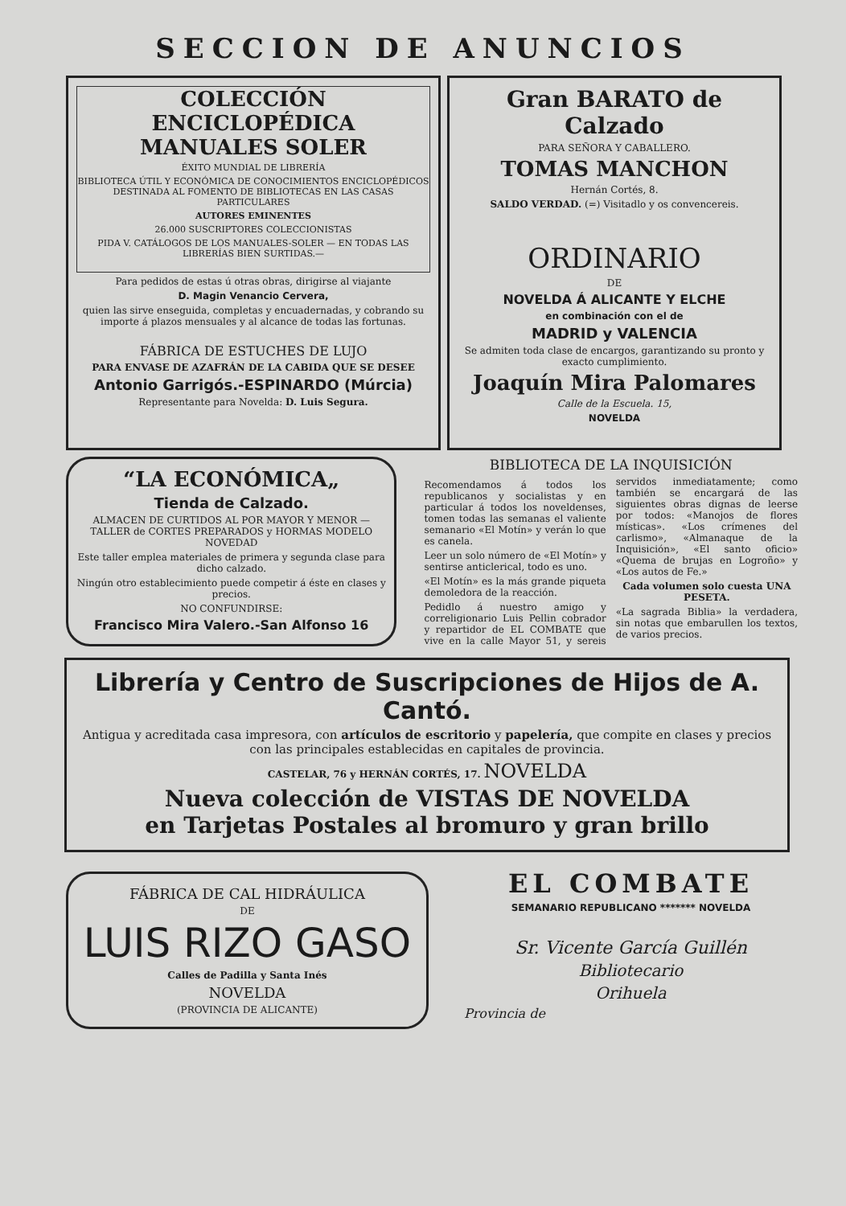SECCION DE ANUNCIOS
COLECCIÓN ENCICLOPÉDICA
MANUALES SOLER
ÉXITO MUNDIAL DE LIBRERÍA
BIBLIOTECA ÚTIL Y ECONÓMICA DE CONOCIMIENTOS ENCICLOPÉDICOS DESTINADA AL FOMENTO DE BIBLIOTECAS EN LAS CASAS PARTICULARES
AUTORES EMINENTES
26.000 SUSCRIPTORES COLECCIONISTAS
PIDA V. CATÁLOGOS DE LOS MANUALES-SOLER — EN TODAS LAS LIBRERÍAS BIEN SURTIDAS.—
Para pedidos de estas ú otras obras, dirigirse al viajante
D. Magin Venancio Cervera,
quien las sirve enseguida, completas y encuadernadas, y cobrando su importe á plazos mensuales y al alcance de todas las fortunas.
FÁBRICA DE ESTUCHES DE LUJO
PARA ENVASE DE AZAFRÁN DE LA CABIDA QUE SE DESEE
Antonio Garrigós.-ESPINARDO (Múrcia)
Representante para Novelda: D. Luis Segura.
Gran BARATO de Calzado
PARA SEÑORA Y CABALLERO.
TOMAS MANCHON
Hernán Cortés, 8.
SALDO VERDAD. (=) Visitadlo y os convencereis.
ORDINARIO
DE
NOVELDA Á ALICANTE Y ELCHE
en combinación con el de
MADRID y VALENCIA
Se admiten toda clase de encargos, garantizando su pronto y exacto cumplimiento.
Joaquín Mira Palomares
Calle de la Escuela. 15,
NOVELDA
“LA ECONÓMICA„
Tienda de Calzado.
ALMACEN DE CURTIDOS AL POR MAYOR Y MENOR — TALLER de CORTES PREPARADOS y HORMAS MODELO NOVEDAD
Este taller emplea materiales de primera y segunda clase para dicho calzado.
Ningún otro establecimiento puede competir á éste en clases y precios.
NO CONFUNDIRSE:
Francisco Mira Valero.-San Alfonso 16
BIBLIOTECA DE LA INQUISICIÓN
Recomendamos á todos los republicanos y socialistas y en particular á todos los noveldenses, tomen todas las semanas el valiente semanario «El Motín» y verán lo que es canela.
Leer un solo número de «El Motín» y sentirse anticlerical, todo es uno.
«El Motín» es la más grande piqueta demoledora de la reacción.
Pedidlo á nuestro amigo y correligionario Luis Pellin cobrador y repartidor de EL COMBATE que vive en la calle Mayor 51, y sereis servidos inmediatamente; como también se encargará de las siguientes obras dignas de leerse por todos: «Manojos de flores místicas». «Los crímenes del carlismo», «Almanaque de la Inquisición», «El santo oficio» «Quema de brujas en Logroño» y «Los autos de Fe.»
Cada volumen solo cuesta UNA PESETA.
«La sagrada Biblia» la verdadera, sin notas que embarullen los textos, de varios precios.
Librería y Centro de Suscripciones de Hijos de A. Cantó.
Antigua y acreditada casa impresora, con artículos de escritorio y papelería, que compite en clases y precios con las principales establecidas en capitales de provincia.
CASTELAR, 76 y HERNÁN CORTÉS, 17. NOVELDA
Nueva colección de VISTAS DE NOVELDA
en Tarjetas Postales al bromuro y gran brillo
FÁBRICA DE CAL HIDRÁULICA
DE
LUIS RIZO GASO
Calles de Padilla y Santa Inés
NOVELDA
(PROVINCIA DE ALICANTE)
EL COMBATE
SEMANARIO REPUBLICANO ******* NOVELDA
Sr. Vicente García Guillén
Bibliotecario
Orihuela
Provincia de